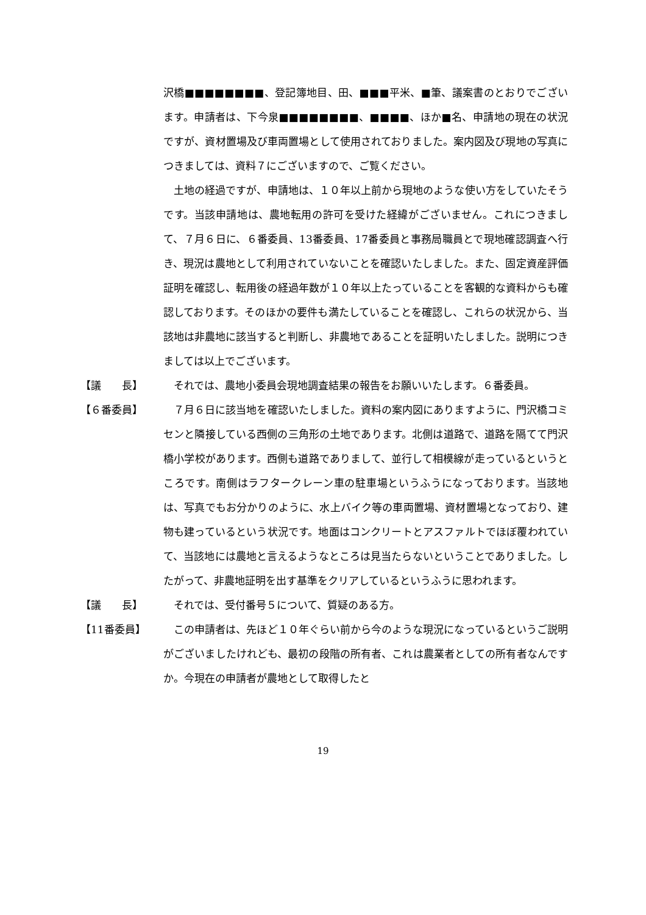沢橋■■■■■■■■、登記簿地目、田、■■■平米、■筆、議案書のとおりでございます。申請者は、下今泉■■■■■■■■、■■■■、ほか■名、申請地の現在の状況ですが、資材置場及び車両置場として使用されておりました。案内図及び現地の写真につきましては、資料７にございますので、ご覧ください。
　土地の経過ですが、申請地は、１０年以上前から現地のような使い方をしていたそうです。当該申請地は、農地転用の許可を受けた経緯がございません。これにつきまして、７月６日に、６番委員、13番委員、17番委員と事務局職員とで現地確認調査へ行き、現況は農地として利用されていないことを確認いたしました。また、固定資産評価証明を確認し、転用後の経過年数が１０年以上たっていることを客観的な資料からも確認しております。そのほかの要件も満たしていることを確認し、これらの状況から、当該地は非農地に該当すると判断し、非農地であることを証明いたしました。説明につきましては以上でございます。
【議　　長】 　それでは、農地小委員会現地調査結果の報告をお願いいたします。６番委員。
【６番委員】 　７月６日に該当地を確認いたしました。資料の案内図にありますように、門沢橋コミセンと隣接している西側の三角形の土地であります。北側は道路で、道路を隔てて門沢橋小学校があります。西側も道路でありまして、並行して相模線が走っているというところです。南側はラフタークレーン車の駐車場というふうになっております。当該地は、写真でもお分かりのように、水上バイク等の車両置場、資材置場となっており、建物も建っているという状況です。地面はコンクリートとアスファルトでほぼ覆われていて、当該地には農地と言えるようなところは見当たらないということでありました。したがって、非農地証明を出す基準をクリアしているというふうに思われます。
【議　　長】 　それでは、受付番号５について、質疑のある方。
【11番委員】 　この申請者は、先ほど１０年ぐらい前から今のような現況になっているというご説明がございましたけれども、最初の段階の所有者、これは農業者としての所有者なんですか。今現在の申請者が農地として取得したと
19